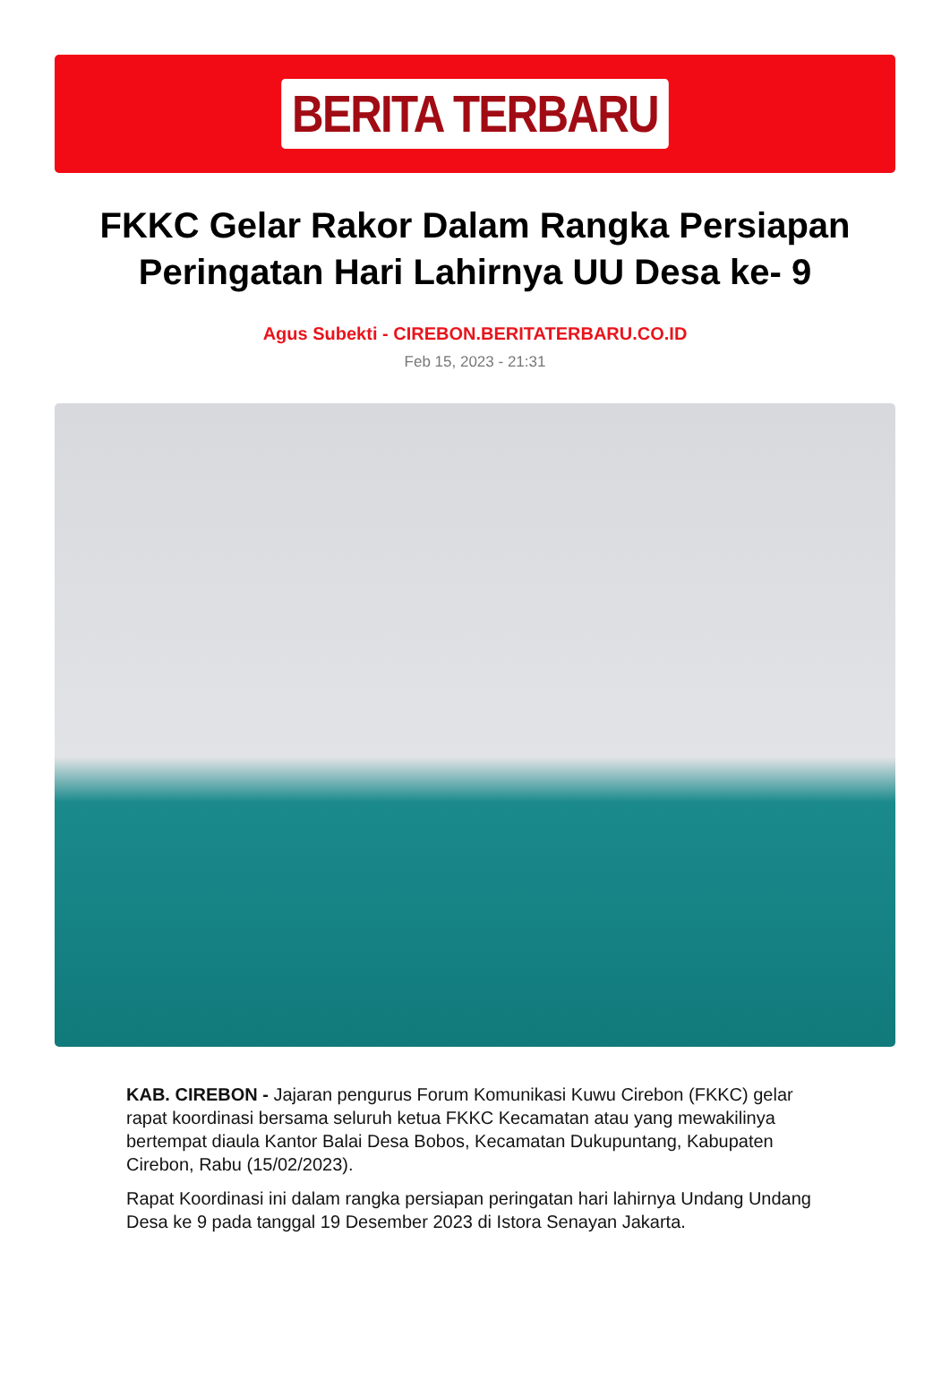BERITA TERBARU
FKKC Gelar Rakor Dalam Rangka Persiapan Peringatan Hari Lahirnya UU Desa ke- 9
Agus Subekti - CIREBON.BERITATERBARU.CO.ID
Feb 15, 2023 - 21:31
KAB. CIREBON - Jajaran pengurus Forum Komunikasi Kuwu Cirebon (FKKC) gelar rapat koordinasi bersama seluruh ketua FKKC Kecamatan atau yang mewakilinya bertempat diaula Kantor Balai Desa Bobos, Kecamatan Dukupuntang, Kabupaten Cirebon, Rabu (15/02/2023).
Rapat Koordinasi ini dalam rangka persiapan peringatan hari lahirnya Undang Undang Desa ke 9 pada tanggal 19 Desember 2023 di Istora Senayan Jakarta.